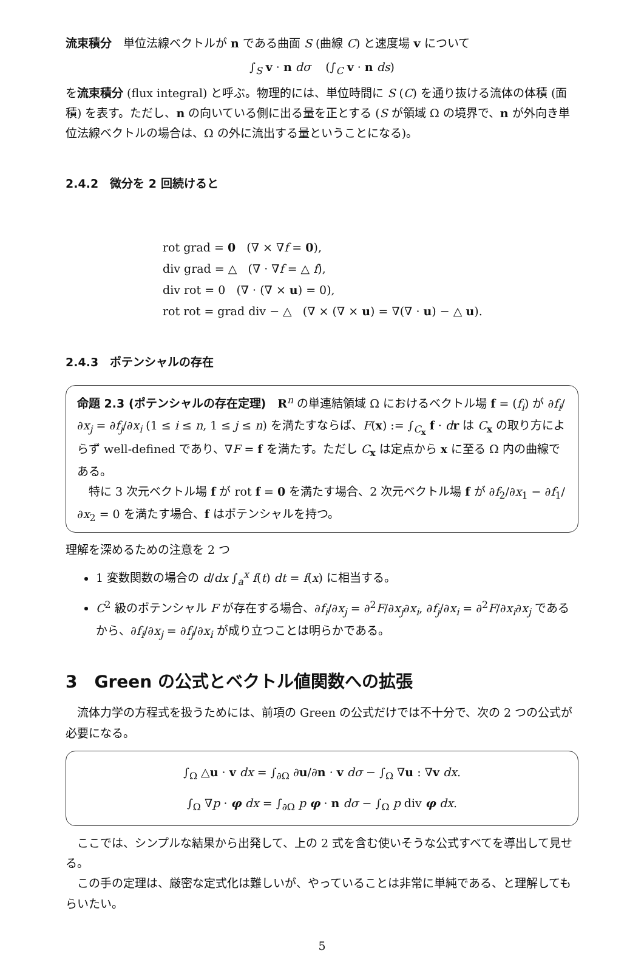流束積分　単位法線ベクトルが n である曲面 S (曲線 C) と速度場 v について
∫<sub>S</sub> v · n dσ (∫<sub>C</sub> v · n ds)
を流束積分 (flux integral) と呼ぶ。物理的には、単位時間に S (C) を通り抜ける流体の体積 (面積) を表す。ただし、n の向いている側に出る量を正とする (S が領域 Ω の境界で、n が外向き単位法線ベクトルの場合は、Ω の外に流出する量ということになる)。
2.4.2　微分を 2 回続けると
rot grad = 0 (∇ × ∇f = 0),
div grad = △ (∇ · ∇f = △ f),
div rot = 0 (∇ · (∇ × u) = 0),
rot rot = grad div − △ (∇ × (∇ × u) = ∇(∇ · u) − △ u).
2.4.3　ポテンシャルの存在
命題 2.3 (ポテンシャルの存在定理)　R<sup>n</sup> の単連結領域 Ω におけるベクトル場 f = (f<sub>i</sub>) が ∂f<sub>i</sub>/∂x<sub>j</sub> = ∂f<sub>j</sub>/∂x<sub>i</sub> (1 ≤ i ≤ n, 1 ≤ j ≤ n) を満たすならば、F(x) := ∫<sub>C<sub>x</sub></sub> f · dr は C<sub>x</sub> の取り方によらず well-defined であり、∇F = f を満たす。ただし C<sub>x</sub> は定点から x に至る Ω 内の曲線である。
　特に 3 次元ベクトル場 f が rot f = 0 を満たす場合、2 次元ベクトル場 f が ∂f<sub>2</sub>/∂x<sub>1</sub> − ∂f<sub>1</sub>/∂x<sub>2</sub> = 0 を満たす場合、f はポテンシャルを持つ。
理解を深めるための注意を 2 つ
1 変数関数の場合の d/dx ∫<sub>a</sub><sup>x</sup> f(t) dt = f(x) に相当する。
C<sup>2</sup> 級のポテンシャル F が存在する場合、∂f<sub>i</sub>/∂x<sub>j</sub> = ∂<sup>2</sup>F/∂x<sub>j</sub>∂x<sub>i</sub>, ∂f<sub>j</sub>/∂x<sub>i</sub> = ∂<sup>2</sup>F/∂x<sub>i</sub>∂x<sub>j</sub> であるから、∂f<sub>i</sub>/∂x<sub>j</sub> = ∂f<sub>j</sub>/∂x<sub>i</sub> が成り立つことは明らかである。
3　Green の公式とベクトル値関数への拡張
　流体力学の方程式を扱うためには、前項の Green の公式だけでは不十分で、次の 2 つの公式が必要になる。
∫<sub>Ω</sub> △u · v dx = ∫<sub>∂Ω</sub> ∂u/∂n · v dσ − ∫<sub>Ω</sub> ∇u : ∇v dx.
∫<sub>Ω</sub> ∇p · φ dx = ∫<sub>∂Ω</sub> p φ · n dσ − ∫<sub>Ω</sub> p div φ dx.
　ここでは、シンプルな結果から出発して、上の 2 式を含む使いそうな公式すべてを導出して見せる。
　この手の定理は、厳密な定式化は難しいが、やっていることは非常に単純である、と理解してもらいたい。
5